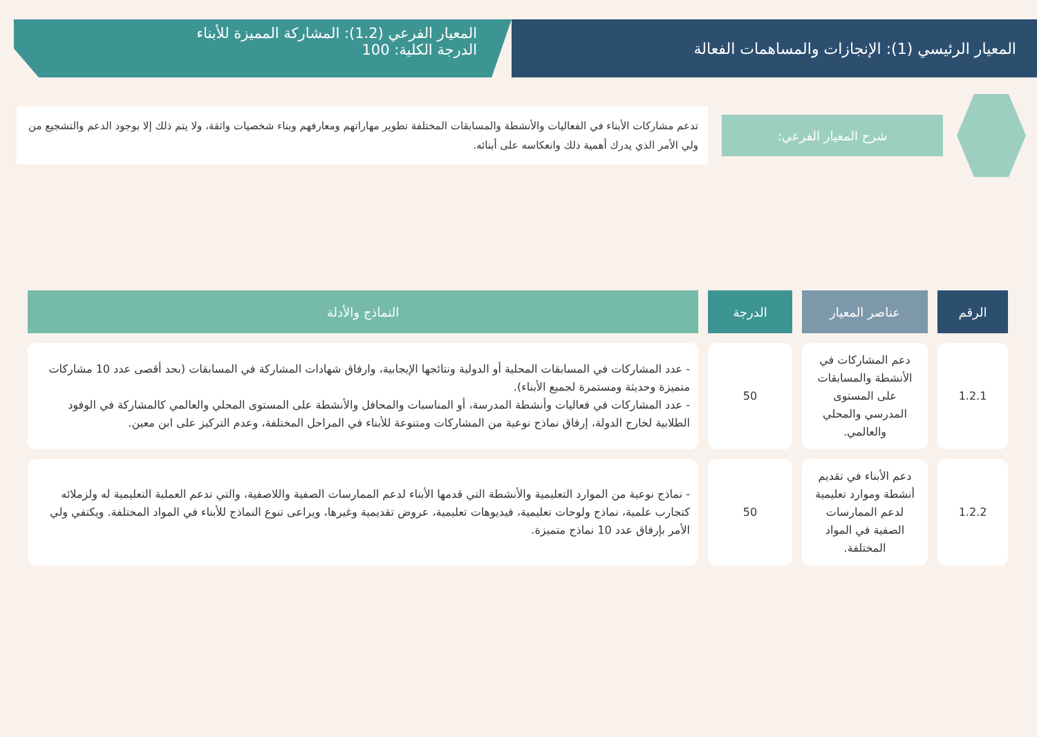المعيار الرئيسي (1): الإنجازات والمساهمات الفعالة
المعيار الفرعي (1.2): المشاركة المميزة للأبناء
الدرجة الكلية: 100
شرح المعيار الفرعي:
تدعم مشاركات الأبناء في الفعاليات والأنشطة والمسابقات المختلفة تطوير مهاراتهم ومعارفهم وبناء شخصيات واثقة، ولا يتم ذلك إلا بوجود الدعم والتشجيع من ولي الأمر الذي يدرك أهمية ذلك وانعكاسه على أبنائه.
| الرقم | عناصر المعيار | الدرجة | النماذج والأدلة |
| --- | --- | --- | --- |
| 1.2.1 | دعم المشاركات في الأنشطة والمسابقات على المستوى المدرسي والمحلي والعالمي. | 50 | - عدد المشاركات في المسابقات المحلية أو الدولية ونتائجها الإيجابية، وارفاق شهادات المشاركة في المسابقات (بحد أقصى عدد 10 مشاركات متميزة وحديثة ومستمرة لجميع الأبناء). - عدد المشاركات في فعاليات وأنشطة المدرسة، أو المناسبات والمحافل والأنشطة على المستوى المحلي والعالمي كالمشاركة في الوفود الطلابية لخارج الدولة، إرفاق نماذج نوعية من المشاركات ومتنوعة للأبناء في المراحل المختلفة، وعدم التركيز على ابن معين. |
| 1.2.2 | دعم الأبناء في تقديم أنشطة وموارد تعليمية لدعم الممارسات الصفية في المواد المختلفة. | 50 | - نماذج نوعية من الموارد التعليمية والأنشطة التي قدمها الأبناء لدعم الممارسات الصفية واللاصفية، والتي تدعم العملية التعليمية له ولزملائه كتجارب علمية، نماذج ولوحات تعليمية، فيديوهات تعليمية، عروض تقديمية وغيرها، ويراعى تنوع النماذج للأبناء في المواد المختلفة. ويكتفي ولي الأمر بإرفاق عدد 10 نماذج متميزة. |